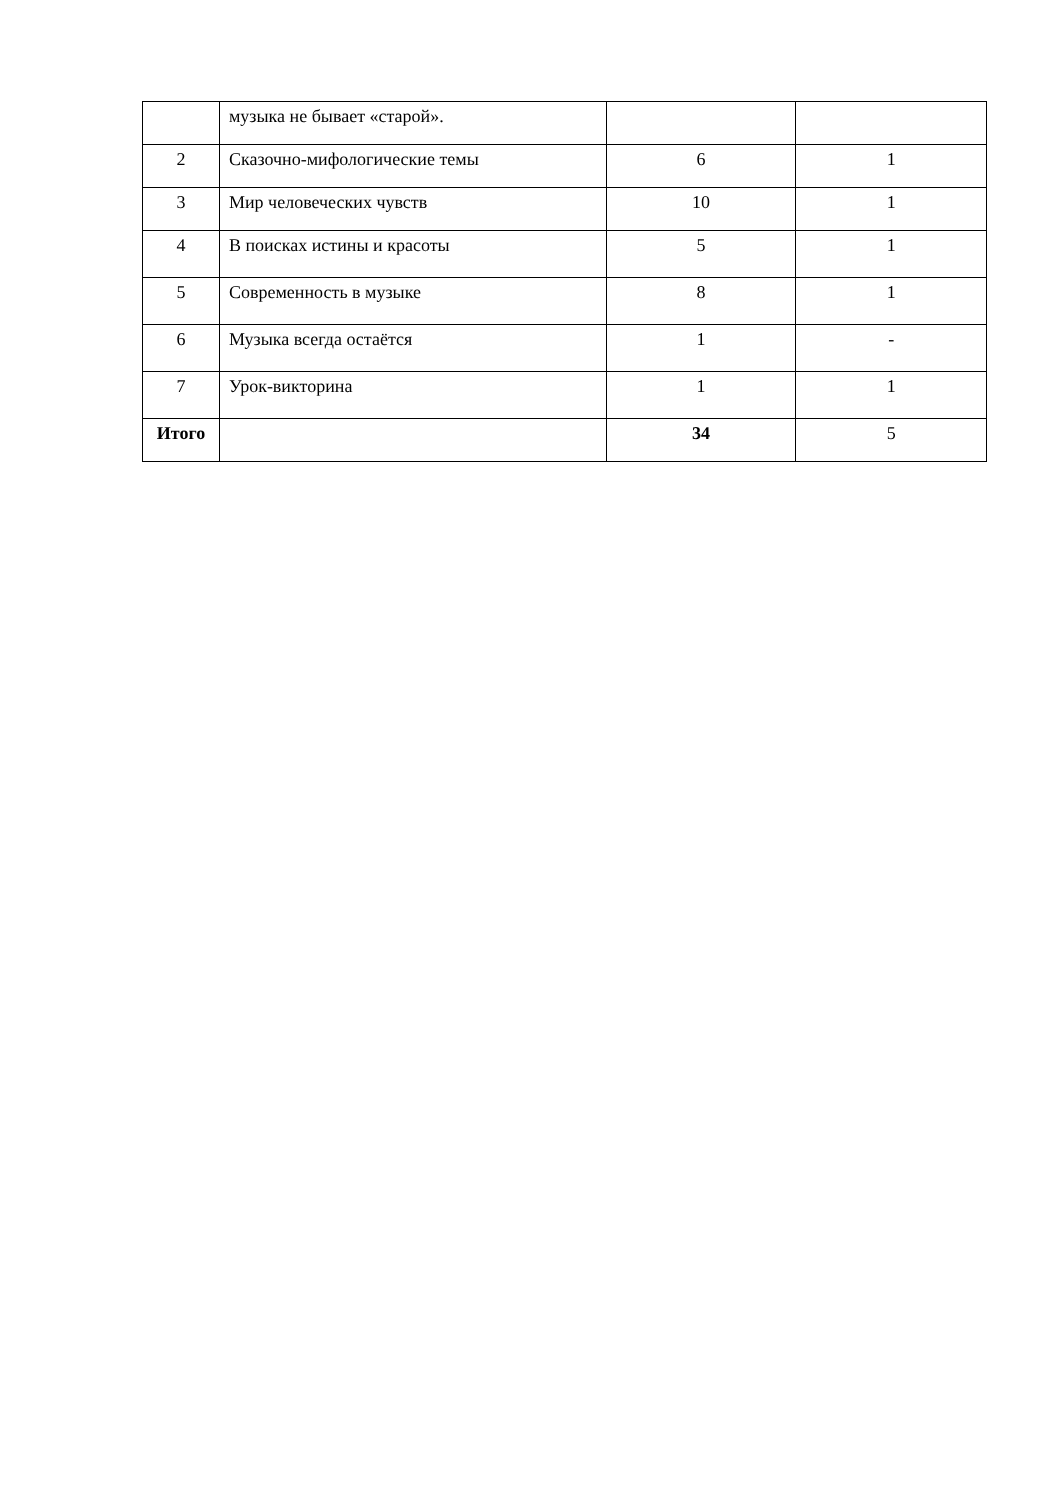| | музыка не бывает «старой». | | |
| 2 | Сказочно-мифологические темы | 6 | 1 |
| 3 | Мир человеческих чувств | 10 | 1 |
| 4 | В поисках истины и красоты | 5 | 1 |
| 5 | Современность в музыке | 8 | 1 |
| 6 | Музыка всегда остаётся | 1 | - |
| 7 | Урок-викторина | 1 | 1 |
| Итого | | 34 | 5 |